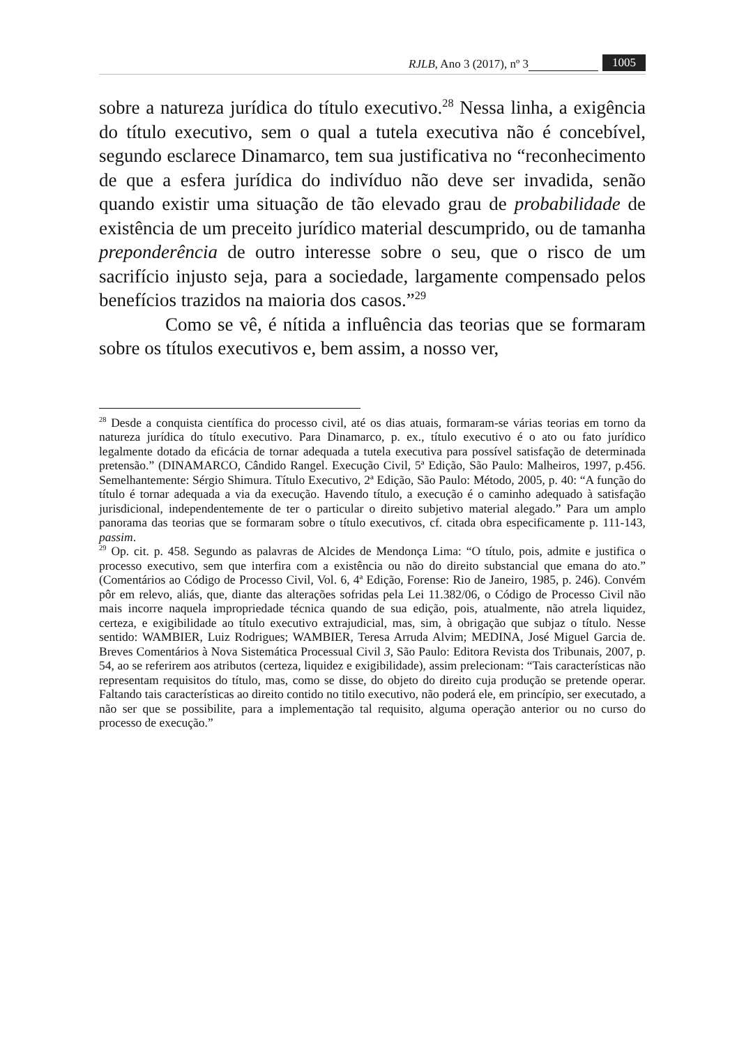RJLB, Ano 3 (2017), nº 3 1005
sobre a natureza jurídica do título executivo.<sup>28</sup> Nessa linha, a exigência do título executivo, sem o qual a tutela executiva não é concebível, segundo esclarece Dinamarco, tem sua justificativa no “reconhecimento de que a esfera jurídica do indivíduo não deve ser invadida, senão quando existir uma situação de tão elevado grau de probabilidade de existência de um preceito jurídico material descumprido, ou de tamanha preponderência de outro interesse sobre o seu, que o risco de um sacrifício injusto seja, para a sociedade, largamente compensado pelos benefícios trazidos na maioria dos casos.”<sup>29</sup>
Como se vê, é nítida a influência das teorias que se formaram sobre os títulos executivos e, bem assim, a nosso ver,
<sup>28</sup> Desde a conquista científica do processo civil, até os dias atuais, formaram-se várias teorias em torno da natureza jurídica do título executivo. Para Dinamarco, p. ex., título executivo é o ato ou fato jurídico legalmente dotado da eficácia de tornar adequada a tutela executiva para possível satisfação de determinada pretensão.” (DINAMARCO, Cândido Rangel. Execução Civil, 5ª Edição, São Paulo: Malheiros, 1997, p.456. Semelhantemente: Sérgio Shimura. Título Executivo, 2ª Edição, São Paulo: Método, 2005, p. 40: “A função do título é tornar adequada a via da execução. Havendo título, a execução é o caminho adequado à satisfação jurisdicional, independentemente de ter o particular o direito subjetivo material alegado.” Para um amplo panorama das teorias que se formaram sobre o título executivos, cf. citada obra especificamente p. 111-143, passim.
<sup>29</sup> Op. cit. p. 458. Segundo as palavras de Alcides de Mendonça Lima: “O título, pois, admite e justifica o processo executivo, sem que interfira com a existência ou não do direito substancial que emana do ato.” (Comentários ao Código de Processo Civil, Vol. 6, 4ª Edição, Forense: Rio de Janeiro, 1985, p. 246). Convém pôr em relevo, aliás, que, diante das alterações sofridas pela Lei 11.382/06, o Código de Processo Civil não mais incorre naquela impropriedade técnica quando de sua edição, pois, atualmente, não atrela liquidez, certeza, e exigibilidade ao título executivo extrajudicial, mas, sim, à obrigação que subjaz o título. Nesse sentido: WAMBIER, Luiz Rodrigues; WAMBIER, Teresa Arruda Alvim; MEDINA, José Miguel Garcia de. Breves Comentários à Nova Sistemática Processual Civil 3, São Paulo: Editora Revista dos Tribunais, 2007, p. 54, ao se referirem aos atributos (certeza, liquidez e exigibilidade), assim prelecionam: “Tais características não representam requisitos do título, mas, como se disse, do objeto do direito cuja produção se pretende operar. Faltando tais características ao direito contido no titilo executivo, não poderá ele, em princípio, ser executado, a não ser que se possibilite, para a implementação tal requisito, alguma operação anterior ou no curso do processo de execução.”